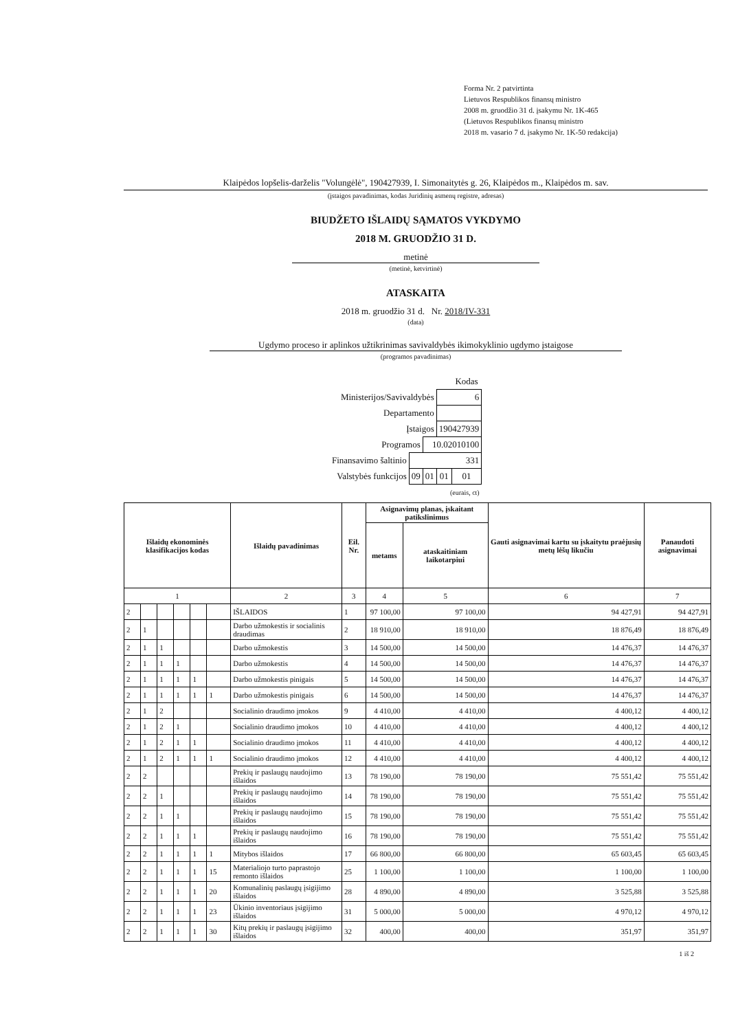Forma Nr. 2 patvirtinta
Lietuvos Respublikos finansų ministro
2008 m. gruodžio 31 d. įsakymu Nr. 1K-465
(Lietuvos Respublikos finansų ministro
2018 m. vasario 7 d. įsakymo Nr. 1K-50 redakcija)
Klaipėdos lopšelis-darželis "Volungėlė", 190427939, I. Simonaitytės g. 26, Klaipėdos m., Klaipėdos m. sav.
(įstaigos pavadinimas, kodas Juridinių asmenų registre, adresas)
BIUDŽETO IŠLAIDŲ SĄMATOS VYKDYMO
2018 M. GRUODŽIO 31 D.
metinė
(metinė, ketvirtinė)
ATASKAITA
2018 m. gruodžio 31 d. Nr. 2018/IV-331
(data)
Ugdymo proceso ir aplinkos užtikrinimas savivaldybės ikimokyklinio ugdymo įstaigose
(programos pavadinimas)
| | | | | Kodas |
| Ministerijos/Savivaldybės | | | 6 | |
| Departamento | | | | |
| Įstaigos | | | 190427939 | |
| Programos | | 10.02010100 | | |
| Finansavimo šaltinio | 331 | | | |
| Valstybės funkcijos | 09 | 01 | 01 | 01 |
| (eurais, ct) | | | | |
| Išlaidų ekonominės klasifikacijos kodas | | | | | | Išlaidų pavadinimas | Eil. Nr. | Asignavimų planas, įskaitant patikslinimus | | Gauti asignavimai kartu su įskaitytu praėjusių metų lėšų likučiu | Panaudoti asignavimai |
| --- | --- | --- | --- | --- | --- | --- | --- | --- | --- | --- | --- |
| | | | | | | | | metams | ataskaitiniam laikotarpiui | | |
| 1 | | | | | | 2 | 3 | 4 | 5 | 6 | 7 |
| 2 | | | | | | IŠLAIDOS | 1 | 97 100,00 | 97 100,00 | 94 427,91 | 94 427,91 |
| 2 | 1 | | | | | Darbo užmokestis ir socialinis draudimas | 2 | 18 910,00 | 18 910,00 | 18 876,49 | 18 876,49 |
| 2 | 1 | 1 | | | | Darbo užmokestis | 3 | 14 500,00 | 14 500,00 | 14 476,37 | 14 476,37 |
| 2 | 1 | 1 | 1 | | | Darbo užmokestis | 4 | 14 500,00 | 14 500,00 | 14 476,37 | 14 476,37 |
| 2 | 1 | 1 | 1 | 1 | | Darbo užmokestis pinigais | 5 | 14 500,00 | 14 500,00 | 14 476,37 | 14 476,37 |
| 2 | 1 | 1 | 1 | 1 | 1 | Darbo užmokestis pinigais | 6 | 14 500,00 | 14 500,00 | 14 476,37 | 14 476,37 |
| 2 | 1 | 2 | | | | Socialinio draudimo įmokos | 9 | 4 410,00 | 4 410,00 | 4 400,12 | 4 400,12 |
| 2 | 1 | 2 | 1 | | | Socialinio draudimo įmokos | 10 | 4 410,00 | 4 410,00 | 4 400,12 | 4 400,12 |
| 2 | 1 | 2 | 1 | 1 | | Socialinio draudimo įmokos | 11 | 4 410,00 | 4 410,00 | 4 400,12 | 4 400,12 |
| 2 | 1 | 2 | 1 | 1 | 1 | Socialinio draudimo įmokos | 12 | 4 410,00 | 4 410,00 | 4 400,12 | 4 400,12 |
| 2 | 2 | | | | | Prekių ir paslaugų naudojimo išlaidos | 13 | 78 190,00 | 78 190,00 | 75 551,42 | 75 551,42 |
| 2 | 2 | 1 | | | | Prekių ir paslaugų naudojimo išlaidos | 14 | 78 190,00 | 78 190,00 | 75 551,42 | 75 551,42 |
| 2 | 2 | 1 | 1 | | | Prekių ir paslaugų naudojimo išlaidos | 15 | 78 190,00 | 78 190,00 | 75 551,42 | 75 551,42 |
| 2 | 2 | 1 | 1 | 1 | | Prekių ir paslaugų naudojimo išlaidos | 16 | 78 190,00 | 78 190,00 | 75 551,42 | 75 551,42 |
| 2 | 2 | 1 | 1 | 1 | 1 | Mitybos išlaidos | 17 | 66 800,00 | 66 800,00 | 65 603,45 | 65 603,45 |
| 2 | 2 | 1 | 1 | 1 | 15 | Materialiojo turto paprastojo remonto išlaidos | 25 | 1 100,00 | 1 100,00 | 1 100,00 | 1 100,00 |
| 2 | 2 | 1 | 1 | 1 | 20 | Komunalinių paslaugų įsigijimo išlaidos | 28 | 4 890,00 | 4 890,00 | 3 525,88 | 3 525,88 |
| 2 | 2 | 1 | 1 | 1 | 23 | Ūkinio inventoriaus įsigijimo išlaidos | 31 | 5 000,00 | 5 000,00 | 4 970,12 | 4 970,12 |
| 2 | 2 | 1 | 1 | 1 | 30 | Kitų prekių ir paslaugų įsigijimo išlaidos | 32 | 400,00 | 400,00 | 351,97 | 351,97 |
1 iš 2